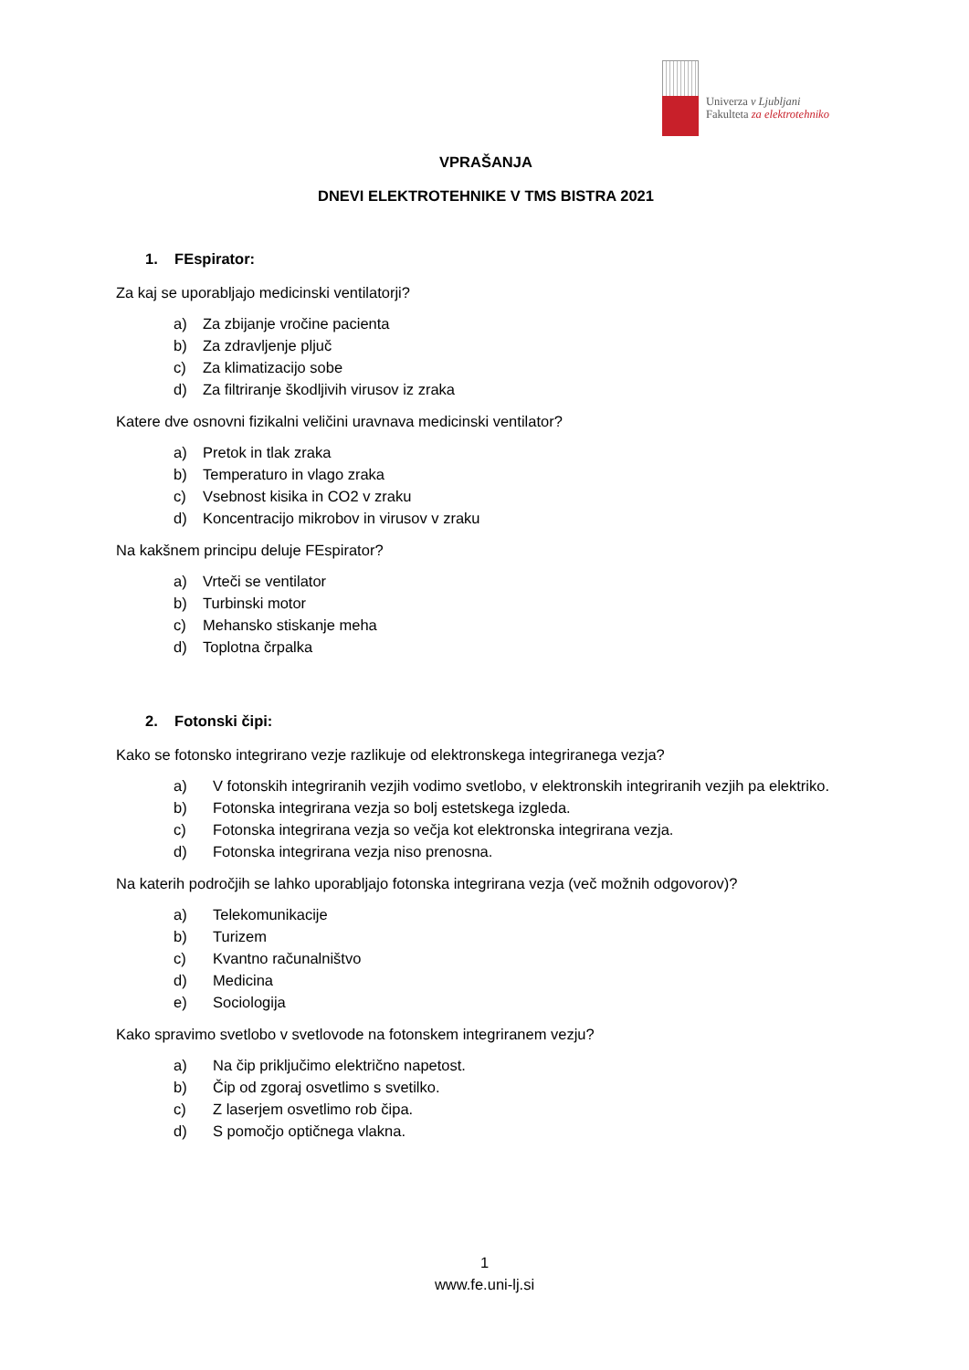Univerza v Ljubljani
Fakulteta za elektrotehniko
VPRAŠANJA
DNEVI ELEKTROTEHNIKE V TMS BISTRA 2021
1. FEspirator:
Za kaj se uporabljajo medicinski ventilatorji?
a) Za zbijanje vročine pacienta
b) Za zdravljenje pljuč
c) Za klimatizacijo sobe
d) Za filtriranje škodljivih virusov iz zraka
Katere dve osnovni fizikalni veličini uravnava medicinski ventilator?
a) Pretok in tlak zraka
b) Temperaturo in vlago zraka
c) Vsebnost kisika in CO2 v zraku
d) Koncentracijo mikrobov in virusov v zraku
Na kakšnem principu deluje FEspirator?
a) Vrteči se ventilator
b) Turbinski motor
c) Mehansko stiskanje meha
d) Toplotna črpalka
2. Fotonski čipi:
Kako se fotonsko integrirano vezje razlikuje od elektronskega integriranega vezja?
a) V fotonskih integriranih vezjih vodimo svetlobo, v elektronskih integriranih vezjih pa elektriko.
b) Fotonska integrirana vezja so bolj estetskega izgleda.
c) Fotonska integrirana vezja so večja kot elektronska integrirana vezja.
d) Fotonska integrirana vezja niso prenosna.
Na katerih področjih se lahko uporabljajo fotonska integrirana vezja (več možnih odgovorov)?
a) Telekomunikacije
b) Turizem
c) Kvantno računalništvo
d) Medicina
e) Sociologija
Kako spravimo svetlobo v svetlovode na fotonskem integriranem vezju?
a) Na čip priključimo električno napetost.
b) Čip od zgoraj osvetlimo s svetilko.
c) Z laserjem osvetlimo rob čipa.
d) S pomočjo optičnega vlakna.
1
www.fe.uni-lj.si